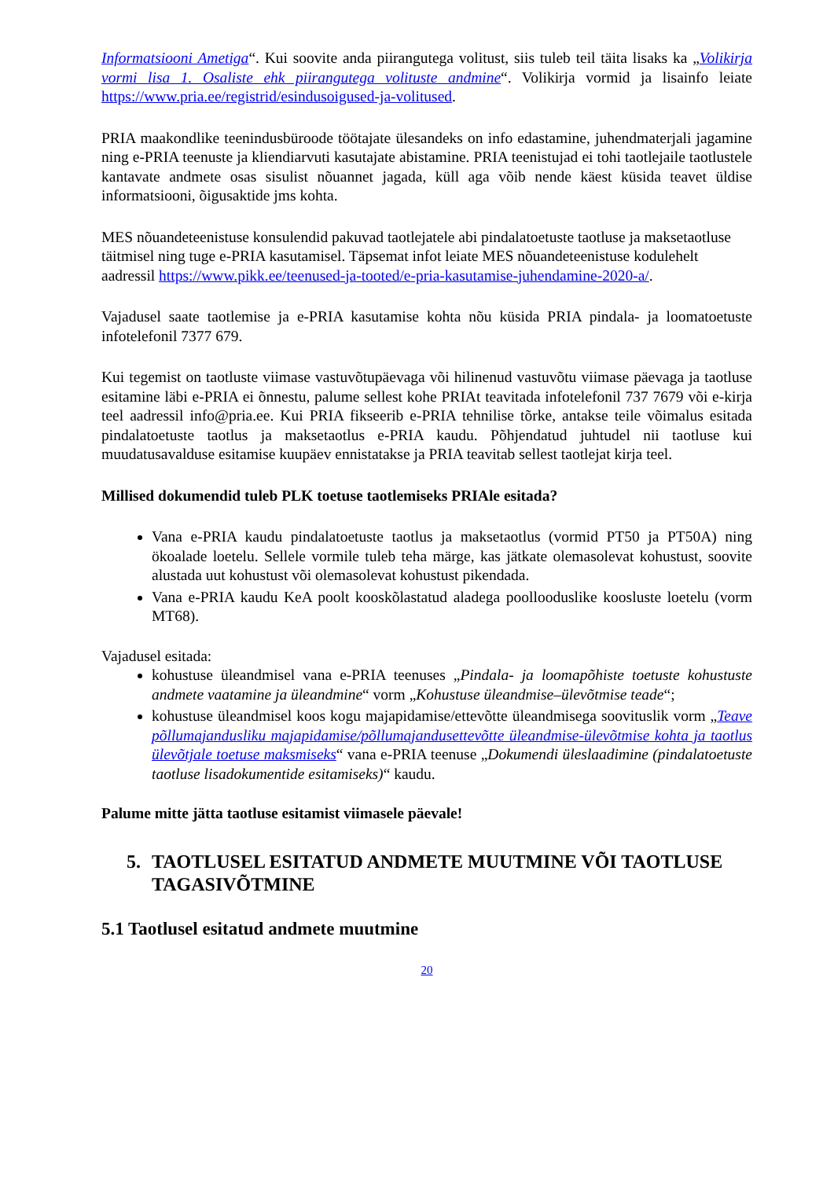Informatsiooni Ametiga“. Kui soovite anda piirangutega volitust, siis tuleb teil täita lisaks ka „Volikirja vormi lisa 1. Osaliste ehk piirangutega volituste andmine“. Volikirja vormid ja lisainfo leiate https://www.pria.ee/registrid/esindusoigused-ja-volitused.
PRIA maakondlike teenindusbüroode töötajate ülesandeks on info edastamine, juhendmaterjali jagamine ning e-PRIA teenuste ja kliendiarvuti kasutajate abistamine. PRIA teenistujad ei tohi taotlejaile taotlustele kantavate andmete osas sisulist nõuannet jagada, küll aga võib nende käest küsida teavet üldise informatsiooni, õigusaktide jms kohta.
MES nõuandeteenistuse konsulendid pakuvad taotlejatele abi pindalatoetuste taotluse ja maksetaotluse täitmisel ning tuge e-PRIA kasutamisel. Täpsemat infot leiate MES nõuandeteenistuse kodulehelt aadressil https://www.pikk.ee/teenused-ja-tooted/e-pria-kasutamise-juhendamine-2020-a/.
Vajadusel saate taotlemise ja e-PRIA kasutamise kohta nõu küsida PRIA pindala- ja loomatoetuste infotelefonil 7377 679.
Kui tegemist on taotluste viimase vastuvõtupäevaga või hilinenud vastuvõtu viimase päevaga ja taotluse esitamine läbi e-PRIA ei õnnestu, palume sellest kohe PRIAt teavitada infotelefonil 737 7679 või e-kirja teel aadressil info@pria.ee. Kui PRIA fikseerib e-PRIA tehnilise tõrke, antakse teile võimalus esitada pindalatoetuste taotlus ja maksetaotlus e-PRIA kaudu. Põhjendatud juhtudel nii taotluse kui muudatusavalduse esitamise kuupäev ennistatakse ja PRIA teavitab sellest taotlejat kirja teel.
Millised dokumendid tuleb PLK toetuse taotlemiseks PRIAle esitada?
Vana e-PRIA kaudu pindalatoetuste taotlus ja maksetaotlus (vormid PT50 ja PT50A) ning ökoalade loetelu. Sellele vormile tuleb teha märge, kas jätkate olemasolevat kohustust, soovite alustada uut kohustust või olemasolevat kohustust pikendada.
Vana e-PRIA kaudu KeA poolt kooskõlastatud aladega poollooduslike koosluste loetelu (vorm MT68).
Vajadusel esitada:
kohustuse üleandmisel vana e-PRIA teenuses „Pindala- ja loomapõhiste toetuste kohustuste andmete vaatamine ja üleandmine“ vorm „Kohustuse üleandmise–ülevõtmise teade“;
kohustuse üleandmisel koos kogu majapidamise/ettevõtte üleandmisega soovituslik vorm „Teave põllumajandusliku majapidamise/põllumajandusettevõtte üleandmise-ülevõtmise kohta ja taotlus ülevõtjale toetuse maksmiseks“ vana e-PRIA teenuse „Dokumendi üleslaadimine (pindalatoetuste taotluse lisadokumentide esitamiseks)“ kaudu.
Palume mitte jätta taotluse esitamist viimasele päevale!
5. TAOTLUSEL ESITATUD ANDMETE MUUTMINE VÕI TAOTLUSE TAGASIVÕTMINE
5.1 Taotlusel esitatud andmete muutmine
20